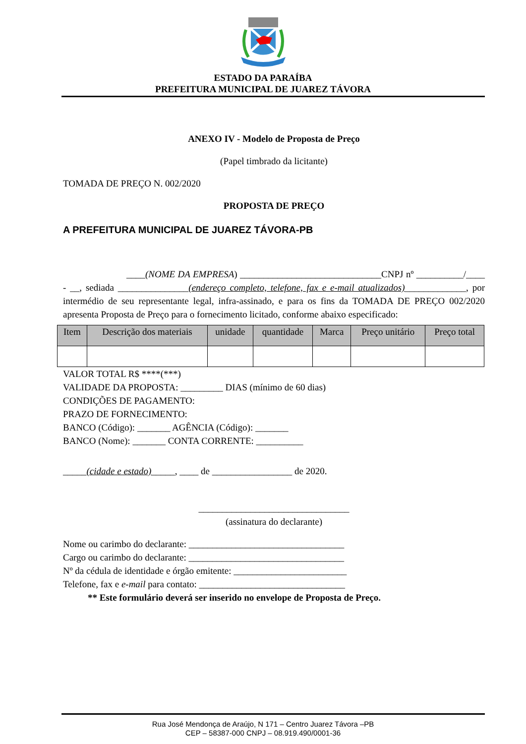ESTADO DA PARAÍBA
PREFEITURA MUNICIPAL DE JUAREZ TÁVORA
ANEXO IV - Modelo de Proposta de Preço
(Papel timbrado da licitante)
TOMADA DE PREÇO N. 002/2020
PROPOSTA DE PREÇO
A PREFEITURA MUNICIPAL DE JUAREZ TÁVORA-PB
____(NOME DA EMPRESA) ______________________________CNPJ nº __________/____ - __, sediada _______________(endereço completo, telefone, fax e e-mail atualizados)_____________, por intermédio de seu representante legal, infra-assinado, e para os fins da TOMADA DE PREÇO 002/2020 apresenta Proposta de Preço para o fornecimento licitado, conforme abaixo especificado:
| Item | Descrição dos materiais | unidade | quantidade | Marca | Preço unitário | Preço total |
| --- | --- | --- | --- | --- | --- | --- |
VALOR TOTAL R$ ****(***)
VALIDADE DA PROPOSTA: _________ DIAS (mínimo de 60 dias)
CONDIÇÕES DE PAGAMENTO:
PRAZO DE FORNECIMENTO:
BANCO (Código): _______ AGÊNCIA (Código): _______
BANCO (Nome): _______ CONTA CORRENTE: __________
_____(cidade e estado)_____, ____ de _________________ de 2020.
________________________________
(assinatura do declarante)
Nome ou carimbo do declarante: _________________________________
Cargo ou carimbo do declarante: _________________________________
Nº da cédula de identidade e órgão emitente: ________________________
Telefone, fax e e-mail para contato: _______________________________
** Este formulário deverá ser inserido no envelope de Proposta de Preço.
Rua José Mendonça de Araújo, N 171 – Centro Juarez Távora –PB
CEP – 58387-000 CNPJ – 08.919.490/0001-36